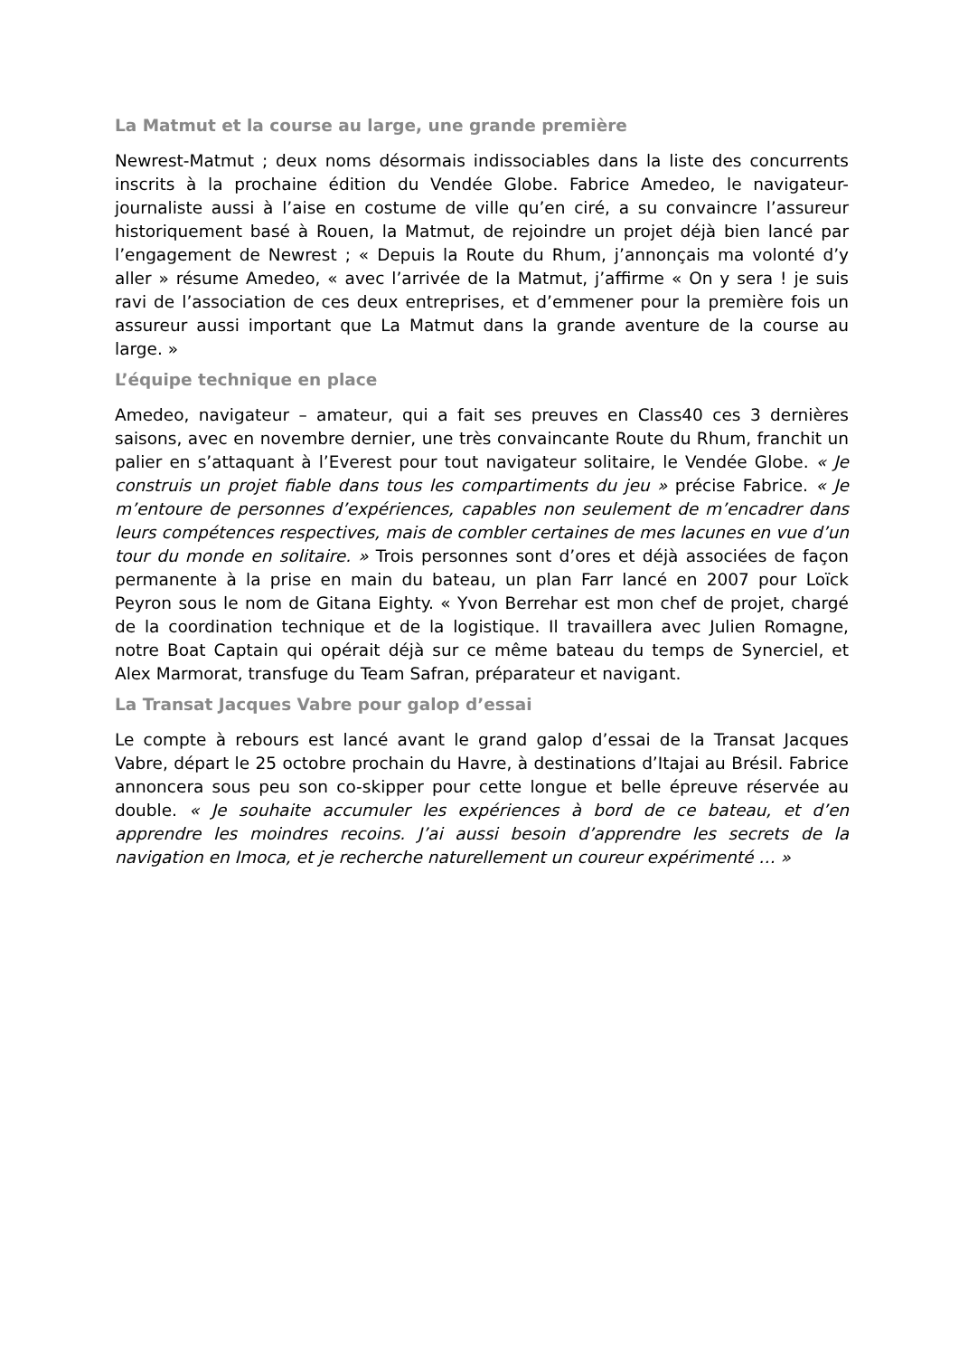La Matmut et la course au large, une grande première
Newrest-Matmut ; deux noms désormais indissociables dans la liste des concurrents inscrits à la prochaine édition du Vendée Globe. Fabrice Amedeo, le navigateur-journaliste aussi à l’aise en costume de ville qu’en ciré, a su convaincre l’assureur historiquement basé à Rouen, la Matmut, de rejoindre un projet déjà bien lancé par l’engagement de Newrest ; « Depuis la Route du Rhum, j’annonçais ma volonté d’y aller » résume Amedeo, « avec l’arrivée de la Matmut, j’affirme « On y sera ! je suis ravi de l’association de ces deux entreprises, et d’emmener pour la première fois un assureur aussi important que La Matmut dans la grande aventure de la course au large. »
L’équipe technique en place
Amedeo, navigateur – amateur, qui a fait ses preuves en Class40 ces 3 dernières saisons, avec en novembre dernier, une très convaincante Route du Rhum, franchit un palier en s’attaquant à l’Everest pour tout navigateur solitaire, le Vendée Globe. « Je construis un projet fiable dans tous les compartiments du jeu » précise Fabrice. « Je m’entoure de personnes d’expériences, capables non seulement de m’encadrer dans leurs compétences respectives, mais de combler certaines de mes lacunes en vue d’un tour du monde en solitaire. » Trois personnes sont d’ores et déjà associées de façon permanente à la prise en main du bateau, un plan Farr lancé en 2007 pour Loïck Peyron sous le nom de Gitana Eighty. « Yvon Berrehar est mon chef de projet, chargé de la coordination technique et de la logistique. Il travaillera avec Julien Romagne, notre Boat Captain qui opérait déjà sur ce même bateau du temps de Synerciel, et Alex Marmorat, transfuge du Team Safran, préparateur et navigant.
La Transat Jacques Vabre pour galop d’essai
Le compte à rebours est lancé avant le grand galop d’essai de la Transat Jacques Vabre, départ le 25 octobre prochain du Havre, à destinations d’Itajai au Brésil. Fabrice annoncera sous peu son co-skipper pour cette longue et belle épreuve réservée au double. « Je souhaite accumuler les expériences à bord de ce bateau, et d’en apprendre les moindres recoins. J’ai aussi besoin d’apprendre les secrets de la navigation en Imoca, et je recherche naturellement un coureur expérimenté … »